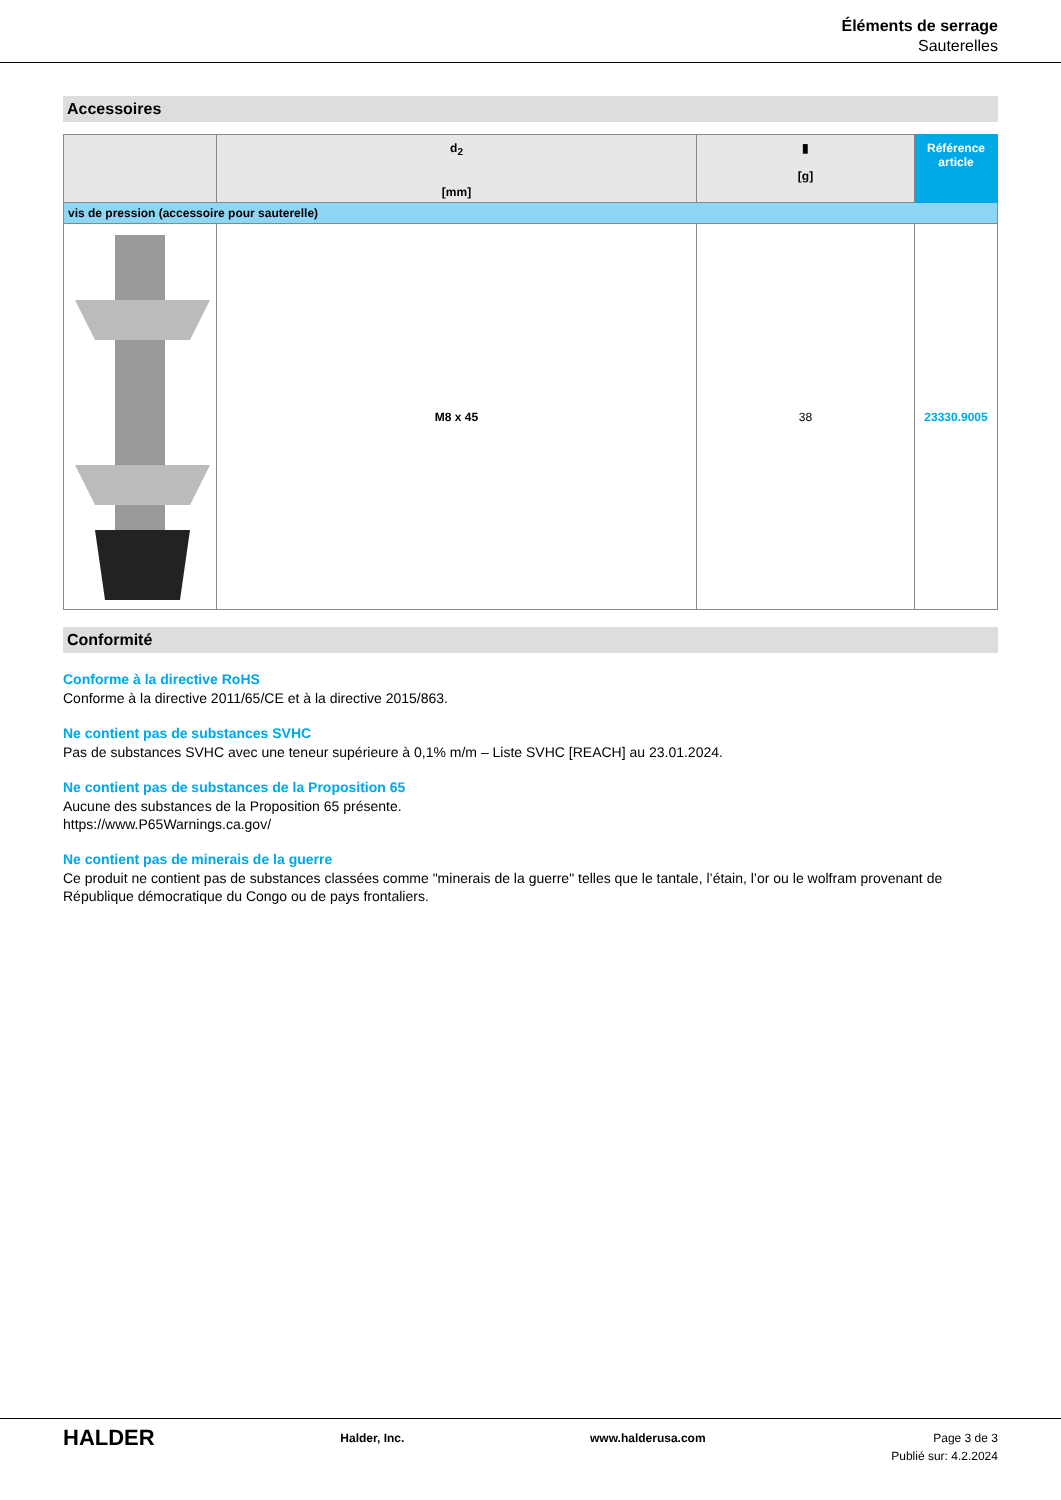Éléments de serrage
Sauterelles
Accessoires
| | d<sub>2</sub> [mm] | ▮ [g] | Référence article |
| --- | --- | --- | --- |
| vis de pression (accessoire pour sauterelle) | | | |
| | M8 x 45 | 38 | 23330.9005 |
Conformité
Conforme à la directive RoHS
Conforme à la directive 2011/65/CE et à la directive 2015/863.
Ne contient pas de substances SVHC
Pas de substances SVHC avec une teneur supérieure à 0,1% m/m – Liste SVHC [REACH] au 23.01.2024.
Ne contient pas de substances de la Proposition 65
Aucune des substances de la Proposition 65 présente.
https://www.P65Warnings.ca.gov/
Ne contient pas de minerais de la guerre
Ce produit ne contient pas de substances classées comme "minerais de la guerre" telles que le tantale, l’étain, l’or ou le wolfram provenant de République démocratique du Congo ou de pays frontaliers.
HALDER Halder, Inc. www.halderusa.com Page 3 de 3
Publié sur: 4.2.2024